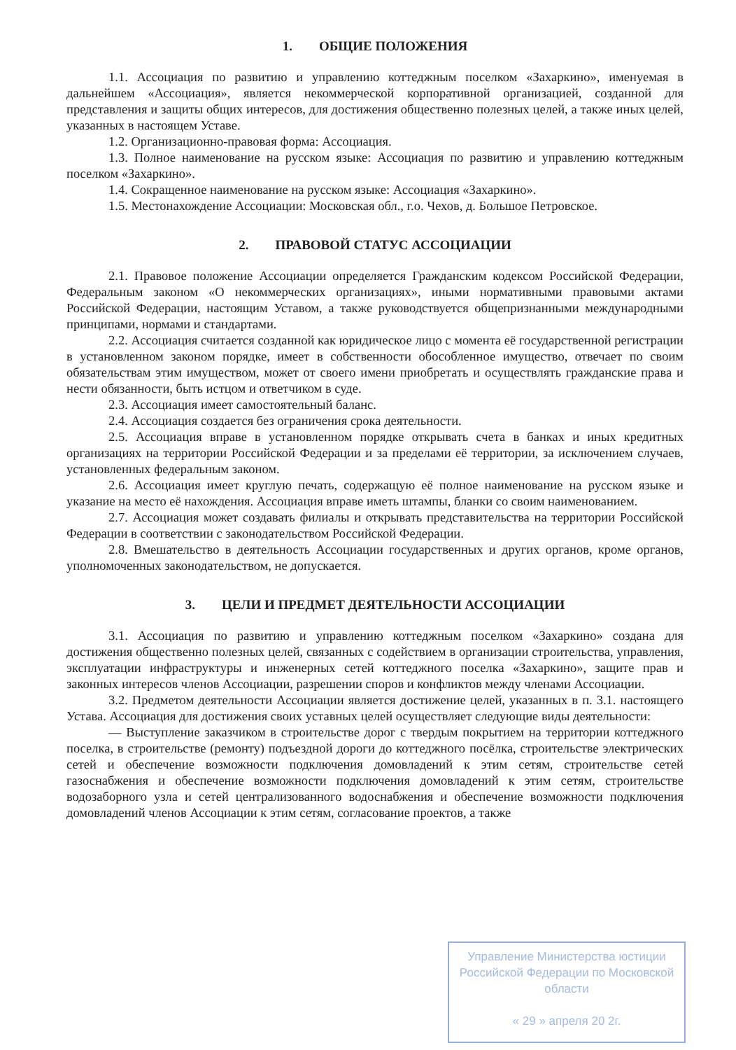1. ОБЩИЕ ПОЛОЖЕНИЯ
1.1. Ассоциация по развитию и управлению коттеджным поселком «Захаркино», именуемая в дальнейшем «Ассоциация», является некоммерческой корпоративной организацией, созданной для представления и защиты общих интересов, для достижения общественно полезных целей, а также иных целей, указанных в настоящем Уставе.
1.2. Организационно-правовая форма: Ассоциация.
1.3. Полное наименование на русском языке: Ассоциация по развитию и управлению коттеджным поселком «Захаркино».
1.4. Сокращенное наименование на русском языке: Ассоциация «Захаркино».
1.5. Местонахождение Ассоциации: Московская обл., г.о. Чехов, д. Большое Петровское.
2. ПРАВОВОЙ СТАТУС АССОЦИАЦИИ
2.1. Правовое положение Ассоциации определяется Гражданским кодексом Российской Федерации, Федеральным законом «О некоммерческих организациях», иными нормативными правовыми актами Российской Федерации, настоящим Уставом, а также руководствуется общепризнанными международными принципами, нормами и стандартами.
2.2. Ассоциация считается созданной как юридическое лицо с момента её государственной регистрации в установленном законом порядке, имеет в собственности обособленное имущество, отвечает по своим обязательствам этим имуществом, может от своего имени приобретать и осуществлять гражданские права и нести обязанности, быть истцом и ответчиком в суде.
2.3. Ассоциация имеет самостоятельный баланс.
2.4. Ассоциация создается без ограничения срока деятельности.
2.5. Ассоциация вправе в установленном порядке открывать счета в банках и иных кредитных организациях на территории Российской Федерации и за пределами её территории, за исключением случаев, установленных федеральным законом.
2.6. Ассоциация имеет круглую печать, содержащую её полное наименование на русском языке и указание на место её нахождения. Ассоциация вправе иметь штампы, бланки со своим наименованием.
2.7. Ассоциация может создавать филиалы и открывать представительства на территории Российской Федерации в соответствии с законодательством Российской Федерации.
2.8. Вмешательство в деятельность Ассоциации государственных и других органов, кроме органов, уполномоченных законодательством, не допускается.
3. ЦЕЛИ И ПРЕДМЕТ ДЕЯТЕЛЬНОСТИ АССОЦИАЦИИ
3.1. Ассоциация по развитию и управлению коттеджным поселком «Захаркино» создана для достижения общественно полезных целей, связанных с содействием в организации строительства, управления, эксплуатации инфраструктуры и инженерных сетей коттеджного поселка «Захаркино», защите прав и законных интересов членов Ассоциации, разрешении споров и конфликтов между членами Ассоциации.
3.2. Предметом деятельности Ассоциации является достижение целей, указанных в п. 3.1. настоящего Устава. Ассоциация для достижения своих уставных целей осуществляет следующие виды деятельности:
— Выступление заказчиком в строительстве дорог с твердым покрытием на территории коттеджного поселка, в строительстве (ремонту) подъездной дороги до коттеджного посёлка, строительстве электрических сетей и обеспечение возможности подключения домовладений к этим сетям, строительстве сетей газоснабжения и обеспечение возможности подключения домовладений к этим сетям, строительстве водозаборного узла и сетей централизованного водоснабжения и обеспечение возможности подключения домовладений членов Ассоциации к этим сетям, согласование проектов, а также
Управление Министерства юстиции Российской Федерации по Московской области
« 29 » апреля 20 2г.